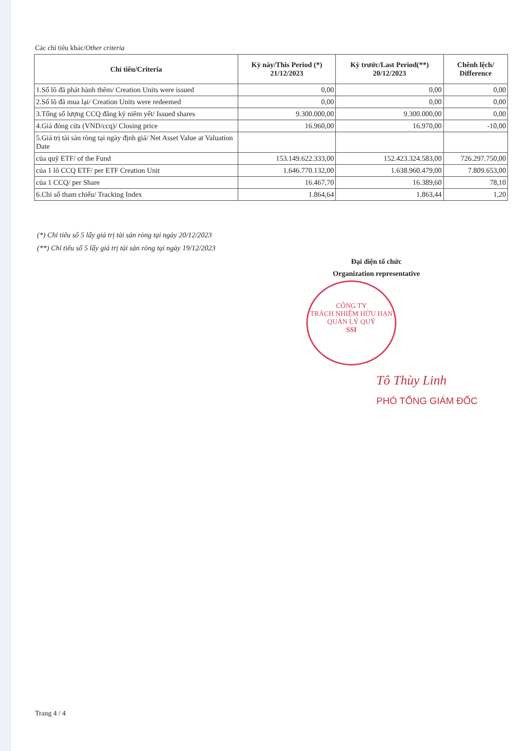Các chỉ tiêu khác/Other criteria
| Chỉ tiêu/Criteria | Kỳ này/This Period (*) 21/12/2023 | Kỳ trước/Last Period(**) 20/12/2023 | Chênh lệch/ Difference |
| --- | --- | --- | --- |
| 1.Số lô đã phát hành thêm/ Creation Units were issued | 0,00 | 0,00 | 0,00 |
| 2.Số lô đã mua lại/ Creation Units were redeemed | 0,00 | 0,00 | 0,00 |
| 3.Tổng số lượng CCQ đăng ký niêm yết/ Issued shares | 9.300.000,00 | 9.300.000,00 | 0,00 |
| 4.Giá đóng cửa (VND/ccq)/ Closing price | 16.960,00 | 16.970,00 | -10,00 |
| 5.Giá trị tài sản ròng tại ngày định giá/ Net Asset Value at Valuation Date | | | |
| của quỹ ETF/ of the Fund | 153.149.622.333,00 | 152.423.324.583,00 | 726.297.750,00 |
| của 1 lô CCQ ETF/ per ETF Creation Unit | 1.646.770.132,00 | 1.638.960.479,00 | 7.809.653,00 |
| của 1 CCQ/ per Share | 16.467,70 | 16.389,60 | 78,10 |
| 6.Chỉ số tham chiếu/ Tracking Index | 1.864,64 | 1.863,44 | 1,20 |
(*) Chỉ tiêu số 5 lấy giá trị tài sản ròng tại ngày 20/12/2023
(**) Chỉ tiêu số 5 lấy giá trị tài sản ròng tại ngày 19/12/2023
Đại diện tổ chức
Organization representative
CÔNG TY
TRÁCH NHIỆM HỮU HẠN
QUẢN LÝ QUỸ
SSI
Tô Thùy Linh
PHÓ TỔNG GIÁM ĐỐC
Trang 4 / 4